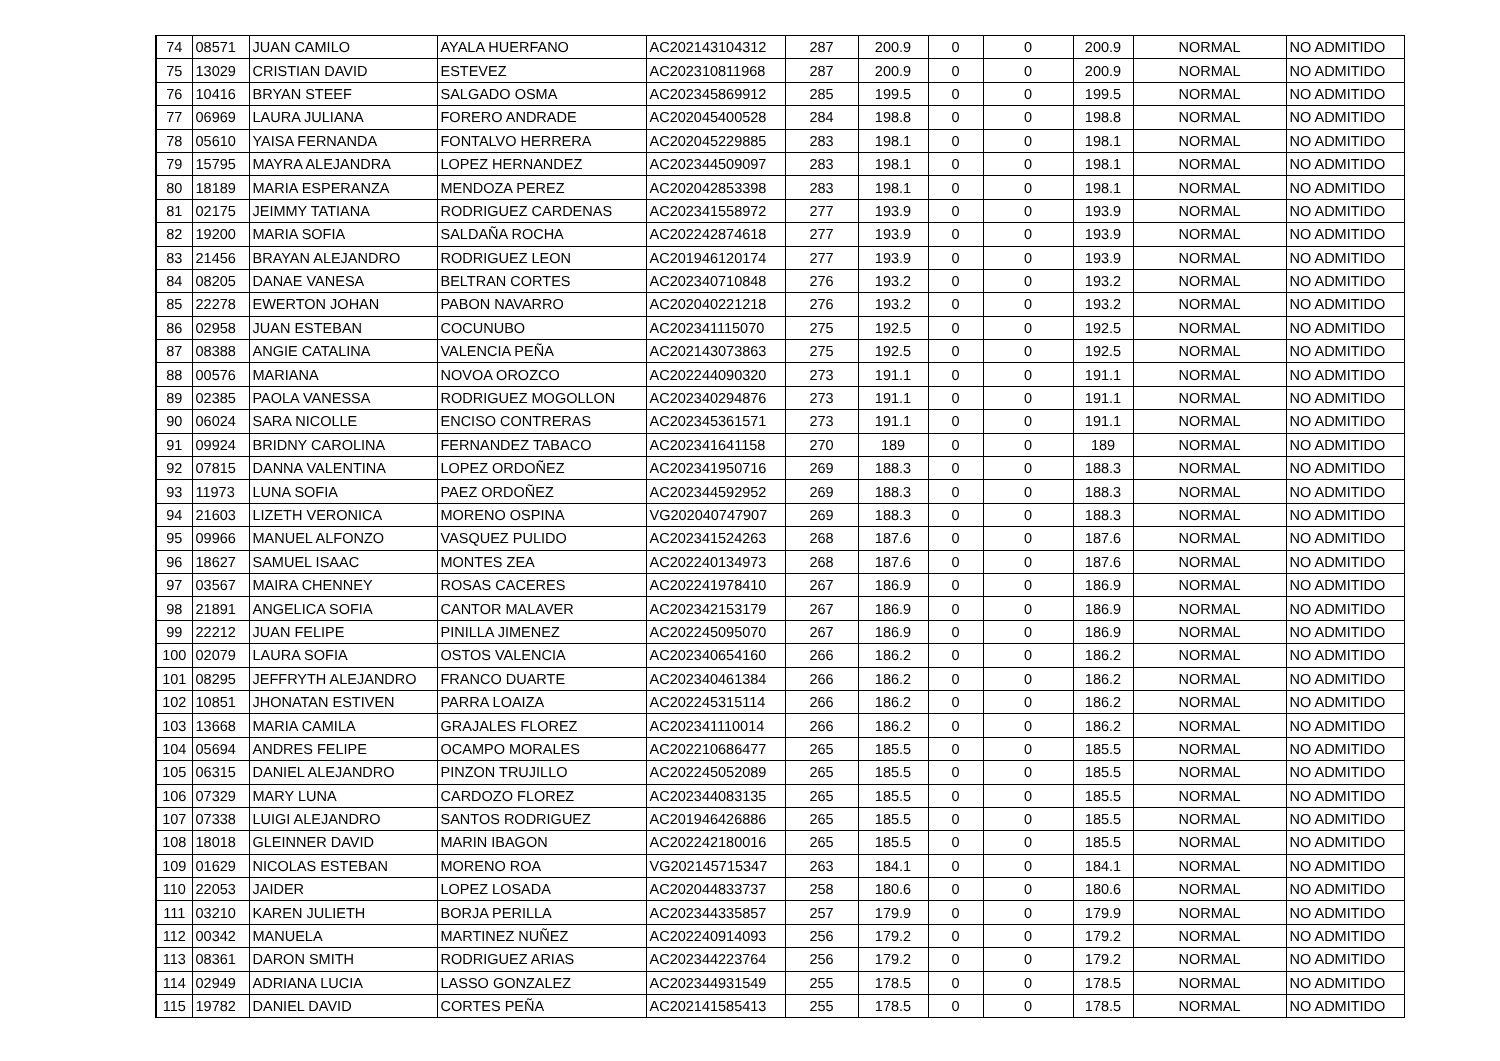| 74 | 08571 | JUAN CAMILO | AYALA HUERFANO | AC202143104312 | 287 | 200.9 | 0 | 0 | 200.9 | NORMAL | NO ADMITIDO |
| 75 | 13029 | CRISTIAN DAVID | ESTEVEZ | AC202310811968 | 287 | 200.9 | 0 | 0 | 200.9 | NORMAL | NO ADMITIDO |
| 76 | 10416 | BRYAN STEEF | SALGADO OSMA | AC202345869912 | 285 | 199.5 | 0 | 0 | 199.5 | NORMAL | NO ADMITIDO |
| 77 | 06969 | LAURA JULIANA | FORERO ANDRADE | AC202045400528 | 284 | 198.8 | 0 | 0 | 198.8 | NORMAL | NO ADMITIDO |
| 78 | 05610 | YAISA FERNANDA | FONTALVO HERRERA | AC202045229885 | 283 | 198.1 | 0 | 0 | 198.1 | NORMAL | NO ADMITIDO |
| 79 | 15795 | MAYRA ALEJANDRA | LOPEZ HERNANDEZ | AC202344509097 | 283 | 198.1 | 0 | 0 | 198.1 | NORMAL | NO ADMITIDO |
| 80 | 18189 | MARIA ESPERANZA | MENDOZA PEREZ | AC202042853398 | 283 | 198.1 | 0 | 0 | 198.1 | NORMAL | NO ADMITIDO |
| 81 | 02175 | JEIMMY TATIANA | RODRIGUEZ CARDENAS | AC202341558972 | 277 | 193.9 | 0 | 0 | 193.9 | NORMAL | NO ADMITIDO |
| 82 | 19200 | MARIA SOFIA | SALDAÑA ROCHA | AC202242874618 | 277 | 193.9 | 0 | 0 | 193.9 | NORMAL | NO ADMITIDO |
| 83 | 21456 | BRAYAN ALEJANDRO | RODRIGUEZ LEON | AC201946120174 | 277 | 193.9 | 0 | 0 | 193.9 | NORMAL | NO ADMITIDO |
| 84 | 08205 | DANAE VANESA | BELTRAN CORTES | AC202340710848 | 276 | 193.2 | 0 | 0 | 193.2 | NORMAL | NO ADMITIDO |
| 85 | 22278 | EWERTON JOHAN | PABON NAVARRO | AC202040221218 | 276 | 193.2 | 0 | 0 | 193.2 | NORMAL | NO ADMITIDO |
| 86 | 02958 | JUAN ESTEBAN | COCUNUBO | AC202341115070 | 275 | 192.5 | 0 | 0 | 192.5 | NORMAL | NO ADMITIDO |
| 87 | 08388 | ANGIE CATALINA | VALENCIA PEÑA | AC202143073863 | 275 | 192.5 | 0 | 0 | 192.5 | NORMAL | NO ADMITIDO |
| 88 | 00576 | MARIANA | NOVOA OROZCO | AC202244090320 | 273 | 191.1 | 0 | 0 | 191.1 | NORMAL | NO ADMITIDO |
| 89 | 02385 | PAOLA VANESSA | RODRIGUEZ MOGOLLON | AC202340294876 | 273 | 191.1 | 0 | 0 | 191.1 | NORMAL | NO ADMITIDO |
| 90 | 06024 | SARA NICOLLE | ENCISO CONTRERAS | AC202345361571 | 273 | 191.1 | 0 | 0 | 191.1 | NORMAL | NO ADMITIDO |
| 91 | 09924 | BRIDNY CAROLINA | FERNANDEZ TABACO | AC202341641158 | 270 | 189 | 0 | 0 | 189 | NORMAL | NO ADMITIDO |
| 92 | 07815 | DANNA VALENTINA | LOPEZ ORDOÑEZ | AC202341950716 | 269 | 188.3 | 0 | 0 | 188.3 | NORMAL | NO ADMITIDO |
| 93 | 11973 | LUNA SOFIA | PAEZ ORDOÑEZ | AC202344592952 | 269 | 188.3 | 0 | 0 | 188.3 | NORMAL | NO ADMITIDO |
| 94 | 21603 | LIZETH VERONICA | MORENO OSPINA | VG202040747907 | 269 | 188.3 | 0 | 0 | 188.3 | NORMAL | NO ADMITIDO |
| 95 | 09966 | MANUEL ALFONZO | VASQUEZ PULIDO | AC202341524263 | 268 | 187.6 | 0 | 0 | 187.6 | NORMAL | NO ADMITIDO |
| 96 | 18627 | SAMUEL ISAAC | MONTES ZEA | AC202240134973 | 268 | 187.6 | 0 | 0 | 187.6 | NORMAL | NO ADMITIDO |
| 97 | 03567 | MAIRA CHENNEY | ROSAS CACERES | AC202241978410 | 267 | 186.9 | 0 | 0 | 186.9 | NORMAL | NO ADMITIDO |
| 98 | 21891 | ANGELICA SOFIA | CANTOR MALAVER | AC202342153179 | 267 | 186.9 | 0 | 0 | 186.9 | NORMAL | NO ADMITIDO |
| 99 | 22212 | JUAN FELIPE | PINILLA JIMENEZ | AC202245095070 | 267 | 186.9 | 0 | 0 | 186.9 | NORMAL | NO ADMITIDO |
| 100 | 02079 | LAURA SOFIA | OSTOS VALENCIA | AC202340654160 | 266 | 186.2 | 0 | 0 | 186.2 | NORMAL | NO ADMITIDO |
| 101 | 08295 | JEFFRYTH ALEJANDRO | FRANCO DUARTE | AC202340461384 | 266 | 186.2 | 0 | 0 | 186.2 | NORMAL | NO ADMITIDO |
| 102 | 10851 | JHONATAN ESTIVEN | PARRA LOAIZA | AC202245315114 | 266 | 186.2 | 0 | 0 | 186.2 | NORMAL | NO ADMITIDO |
| 103 | 13668 | MARIA CAMILA | GRAJALES FLOREZ | AC202341110014 | 266 | 186.2 | 0 | 0 | 186.2 | NORMAL | NO ADMITIDO |
| 104 | 05694 | ANDRES FELIPE | OCAMPO MORALES | AC202210686477 | 265 | 185.5 | 0 | 0 | 185.5 | NORMAL | NO ADMITIDO |
| 105 | 06315 | DANIEL ALEJANDRO | PINZON TRUJILLO | AC202245052089 | 265 | 185.5 | 0 | 0 | 185.5 | NORMAL | NO ADMITIDO |
| 106 | 07329 | MARY LUNA | CARDOZO FLOREZ | AC202344083135 | 265 | 185.5 | 0 | 0 | 185.5 | NORMAL | NO ADMITIDO |
| 107 | 07338 | LUIGI ALEJANDRO | SANTOS RODRIGUEZ | AC201946426886 | 265 | 185.5 | 0 | 0 | 185.5 | NORMAL | NO ADMITIDO |
| 108 | 18018 | GLEINNER DAVID | MARIN IBAGON | AC202242180016 | 265 | 185.5 | 0 | 0 | 185.5 | NORMAL | NO ADMITIDO |
| 109 | 01629 | NICOLAS ESTEBAN | MORENO ROA | VG202145715347 | 263 | 184.1 | 0 | 0 | 184.1 | NORMAL | NO ADMITIDO |
| 110 | 22053 | JAIDER | LOPEZ LOSADA | AC202044833737 | 258 | 180.6 | 0 | 0 | 180.6 | NORMAL | NO ADMITIDO |
| 111 | 03210 | KAREN JULIETH | BORJA PERILLA | AC202344335857 | 257 | 179.9 | 0 | 0 | 179.9 | NORMAL | NO ADMITIDO |
| 112 | 00342 | MANUELA | MARTINEZ NUÑEZ | AC202240914093 | 256 | 179.2 | 0 | 0 | 179.2 | NORMAL | NO ADMITIDO |
| 113 | 08361 | DARON SMITH | RODRIGUEZ ARIAS | AC202344223764 | 256 | 179.2 | 0 | 0 | 179.2 | NORMAL | NO ADMITIDO |
| 114 | 02949 | ADRIANA LUCIA | LASSO GONZALEZ | AC202344931549 | 255 | 178.5 | 0 | 0 | 178.5 | NORMAL | NO ADMITIDO |
| 115 | 19782 | DANIEL DAVID | CORTES PEÑA | AC202141585413 | 255 | 178.5 | 0 | 0 | 178.5 | NORMAL | NO ADMITIDO |